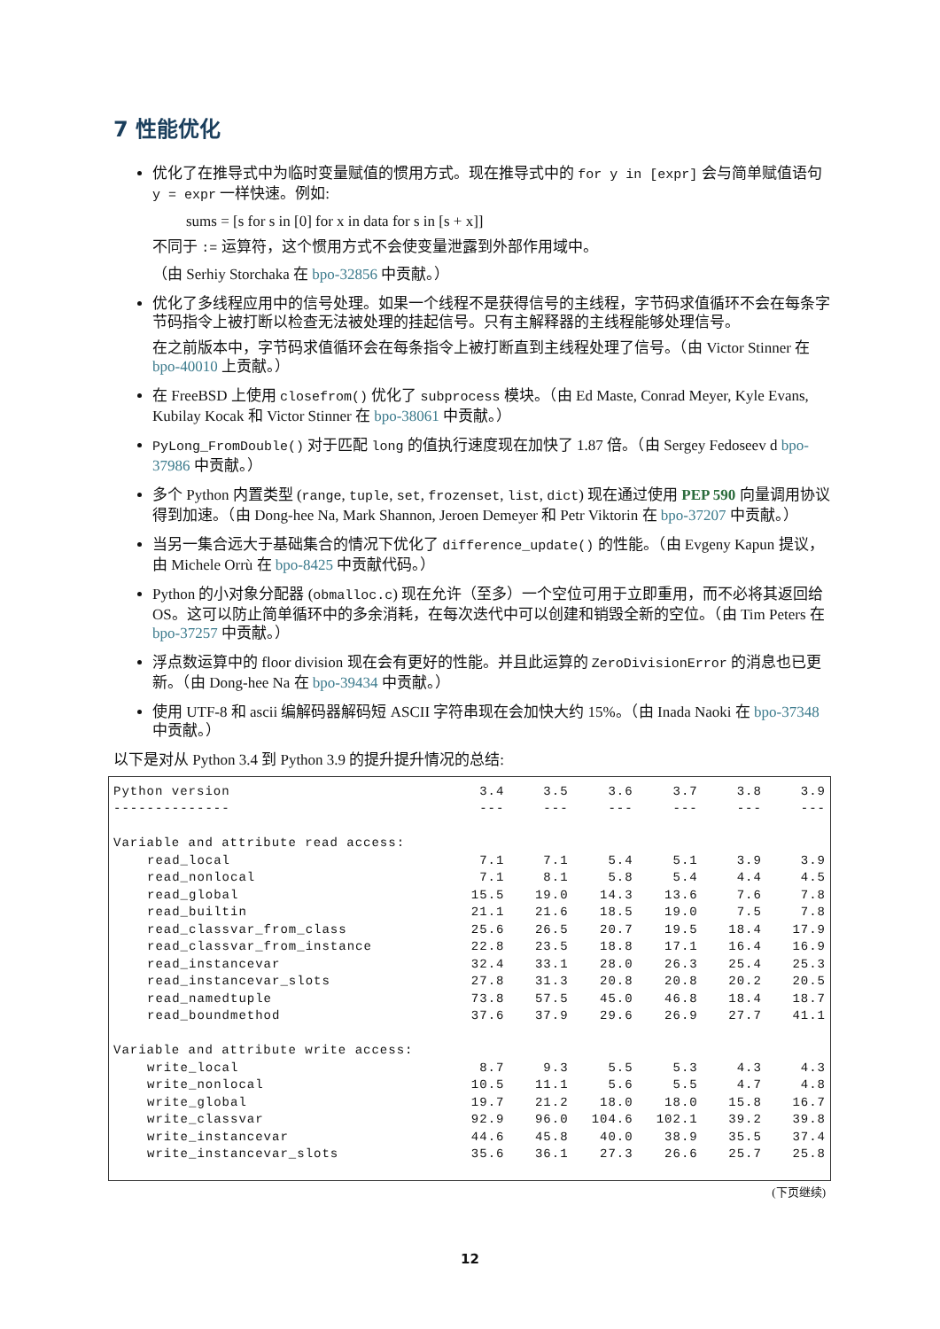7 性能优化
优化了在推导式中为临时变量赋值的惯用方式。现在推导式中的 for y in [expr] 会与简单赋值语句 y = expr 一样快速。例如:
sums = [s for s in [0] for x in data for s in [s + x]]
不同于 := 运算符，这个惯用方式不会使变量泄露到外部作用域中。
（由 Serhiy Storchaka 在 bpo-32856 中贡献。）
优化了多线程应用中的信号处理。如果一个线程不是获得信号的主线程，字节码求值循环不会在每条字节码指令上被打断以检查无法被处理的挂起信号。只有主解释器的主线程能够处理信号。
在之前版本中，字节码求值循环会在每条指令上被打断直到主线程处理了信号。（由 Victor Stinner 在 bpo-40010 上贡献。）
在 FreeBSD 上使用 closefrom() 优化了 subprocess 模块。（由 Ed Maste, Conrad Meyer, Kyle Evans, Kubilay Kocak 和 Victor Stinner 在 bpo-38061 中贡献。）
PyLong_FromDouble() 对于匹配 long 的值执行速度现在加快了 1.87 倍。（由 Sergey Fedoseev d bpo-37986 中贡献。）
多个 Python 内置类型 (range, tuple, set, frozenset, list, dict) 现在通过使用 PEP 590 向量调用协议得到加速。（由 Dong-hee Na, Mark Shannon, Jeroen Demeyer 和 Petr Viktorin 在 bpo-37207 中贡献。）
当另一集合远大于基础集合的情况下优化了 difference_update() 的性能。（由 Evgeny Kapun 提议，由 Michele Orrù 在 bpo-8425 中贡献代码。）
Python 的小对象分配器 (obmalloc.c) 现在允许（至多）一个空位可用于立即重用，而不必将其返回给 OS。这可以防止简单循环中的多余消耗，在每次迭代中可以创建和销毁全新的空位。（由 Tim Peters 在 bpo-37257 中贡献。）
浮点数运算中的 floor division 现在会有更好的性能。并且此运算的 ZeroDivisionError 的消息也已更新。（由 Dong-hee Na 在 bpo-39434 中贡献。）
使用 UTF-8 和 ascii 编解码器解码短 ASCII 字符串现在会加快大约 15%。（由 Inada Naoki 在 bpo-37348 中贡献。）
以下是对从 Python 3.4 到 Python 3.9 的提升提升情况的总结:
| Python version | 3.4 | 3.5 | 3.6 | 3.7 | 3.8 | 3.9 |
| --- | --- | --- | --- | --- | --- | --- |
| -------------- | --- | --- | --- | --- | --- | --- |
| Variable and attribute read access: | | | | | | |
| read_local | 7.1 | 7.1 | 5.4 | 5.1 | 3.9 | 3.9 |
| read_nonlocal | 7.1 | 8.1 | 5.8 | 5.4 | 4.4 | 4.5 |
| read_global | 15.5 | 19.0 | 14.3 | 13.6 | 7.6 | 7.8 |
| read_builtin | 21.1 | 21.6 | 18.5 | 19.0 | 7.5 | 7.8 |
| read_classvar_from_class | 25.6 | 26.5 | 20.7 | 19.5 | 18.4 | 17.9 |
| read_classvar_from_instance | 22.8 | 23.5 | 18.8 | 17.1 | 16.4 | 16.9 |
| read_instancevar | 32.4 | 33.1 | 28.0 | 26.3 | 25.4 | 25.3 |
| read_instancevar_slots | 27.8 | 31.3 | 20.8 | 20.8 | 20.2 | 20.5 |
| read_namedtuple | 73.8 | 57.5 | 45.0 | 46.8 | 18.4 | 18.7 |
| read_boundmethod | 37.6 | 37.9 | 29.6 | 26.9 | 27.7 | 41.1 |
| Variable and attribute write access: | | | | | | |
| write_local | 8.7 | 9.3 | 5.5 | 5.3 | 4.3 | 4.3 |
| write_nonlocal | 10.5 | 11.1 | 5.6 | 5.5 | 4.7 | 4.8 |
| write_global | 19.7 | 21.2 | 18.0 | 18.0 | 15.8 | 16.7 |
| write_classvar | 92.9 | 96.0 | 104.6 | 102.1 | 39.2 | 39.8 |
| write_instancevar | 44.6 | 45.8 | 40.0 | 38.9 | 35.5 | 37.4 |
| write_instancevar_slots | 35.6 | 36.1 | 27.3 | 26.6 | 25.7 | 25.8 |
(下页继续)
12